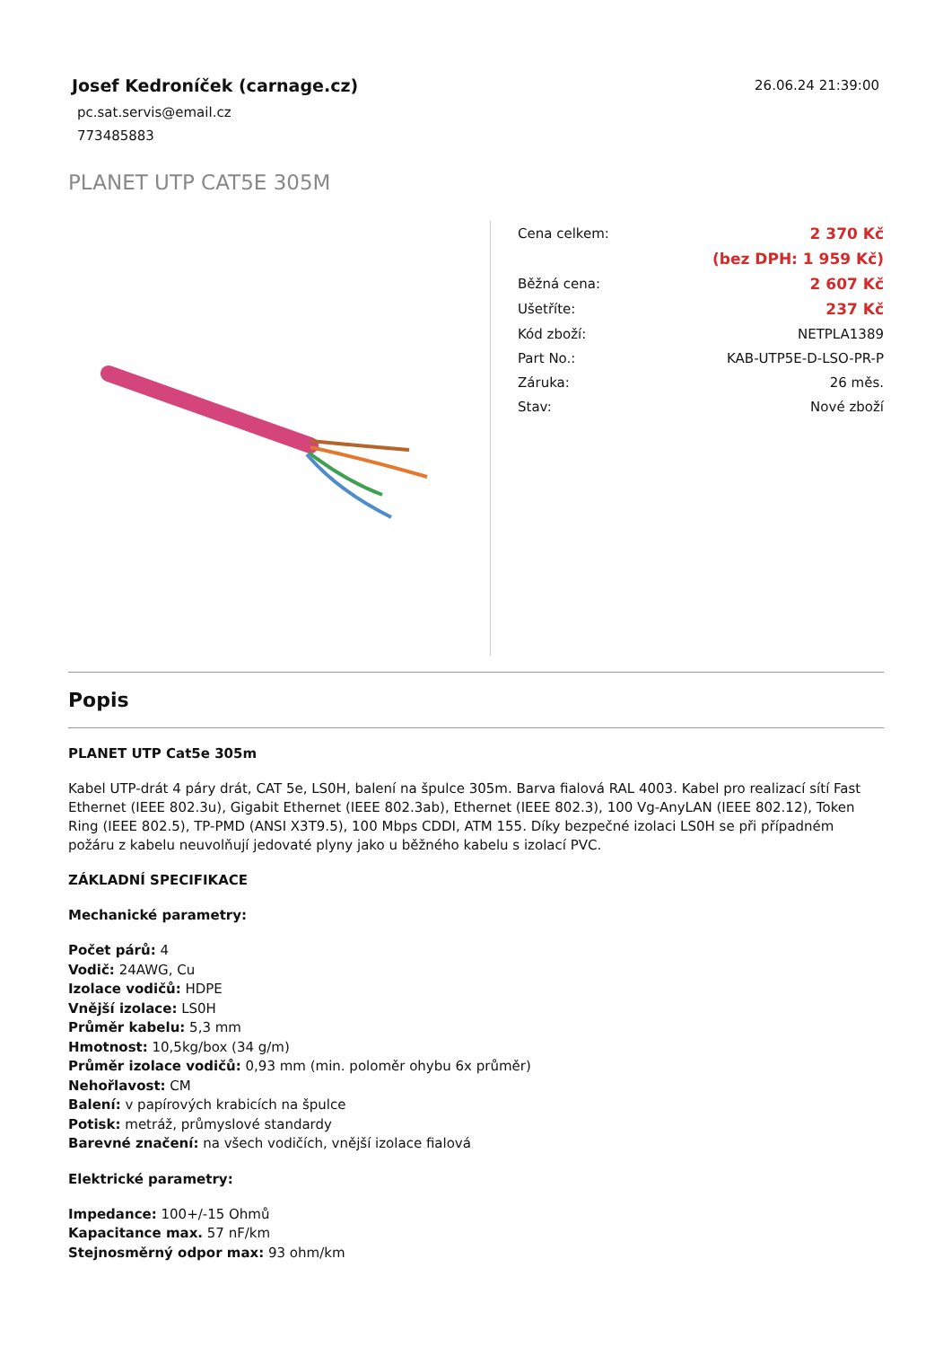Josef Kedroníček (carnage.cz)
pc.sat.servis@email.cz
773485883
26.06.24 21:39:00
PLANET UTP CAT5E 305M
| Cena celkem: | 2 370 Kč |
| | (bez DPH: 1 959 Kč) |
| Běžná cena: | 2 607 Kč |
| Ušetříte: | 237 Kč |
| Kód zboží: | NETPLA1389 |
| Part No.: | KAB-UTP5E-D-LSO-PR-P |
| Záruka: | 26 měs. |
| Stav: | Nové zboží |
Popis
PLANET UTP Cat5e 305m
Kabel UTP-drát 4 páry drát, CAT 5e, LS0H, balení na špulce 305m. Barva fialová RAL 4003. Kabel pro realizací sítí Fast Ethernet (IEEE 802.3u), Gigabit Ethernet (IEEE 802.3ab), Ethernet (IEEE 802.3), 100 Vg-AnyLAN (IEEE 802.12), Token Ring (IEEE 802.5), TP-PMD (ANSI X3T9.5), 100 Mbps CDDI, ATM 155. Díky bezpečné izolaci LS0H se při případném požáru z kabelu neuvolňují jedovaté plyny jako u běžného kabelu s izolací PVC.
ZÁKLADNÍ SPECIFIKACE
Mechanické parametry:
Počet párů: 4
Vodič: 24AWG, Cu
Izolace vodičů: HDPE
Vnější izolace: LS0H
Průměr kabelu: 5,3 mm
Hmotnost: 10,5kg/box (34 g/m)
Průměr izolace vodičů: 0,93 mm (min. poloměr ohybu 6x průměr)
Nehořlavost: CM
Balení: v papírových krabicích na špulce
Potisk: metráž, průmyslové standardy
Barevné značení: na všech vodičích, vnější izolace fialová
Elektrické parametry:
Impedance: 100+/-15 Ohmů
Kapacitance max. 57 nF/km
Stejnosměrný odpor max: 93 ohm/km